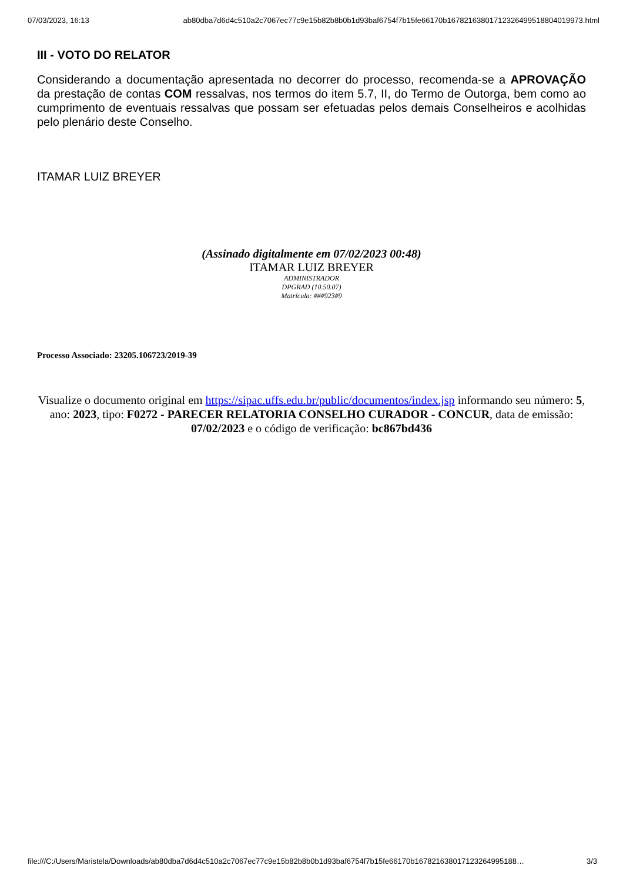07/03/2023, 16:13 ab80dba7d6d4c510a2c7067ec77c9e15b82b8b0b1d93baf6754f7b15fe66170b1678216380171232649951880401997­3.html
III - VOTO DO RELATOR
Considerando a documentação apresentada no decorrer do processo, recomenda-se a APROVAÇÃO da prestação de contas COM ressalvas, nos termos do item 5.7, II, do Termo de Outorga, bem como ao cumprimento de eventuais ressalvas que possam ser efetuadas pelos demais Conselheiros e acolhidas pelo plenário deste Conselho.
ITAMAR LUIZ BREYER
(Assinado digitalmente em 07/02/2023 00:48)
ITAMAR LUIZ BREYER
ADMINISTRADOR
DPGRAD (10.50.07)
Matrícula: ###923#9
Processo Associado: 23205.106723/2019-39
Visualize o documento original em https://sipac.uffs.edu.br/public/documentos/index.jsp informando seu número: 5, ano: 2023, tipo: F0272 - PARECER RELATORIA CONSELHO CURADOR - CONCUR, data de emissão: 07/02/2023 e o código de verificação: bc867bd436
file:///C:/Users/Maristela/Downloads/ab80dba7d6d4c510a2c7067ec77c9e15b82b8b0b1d93baf6754f7b15fe66170b1678216380171232649951­88… 3/3